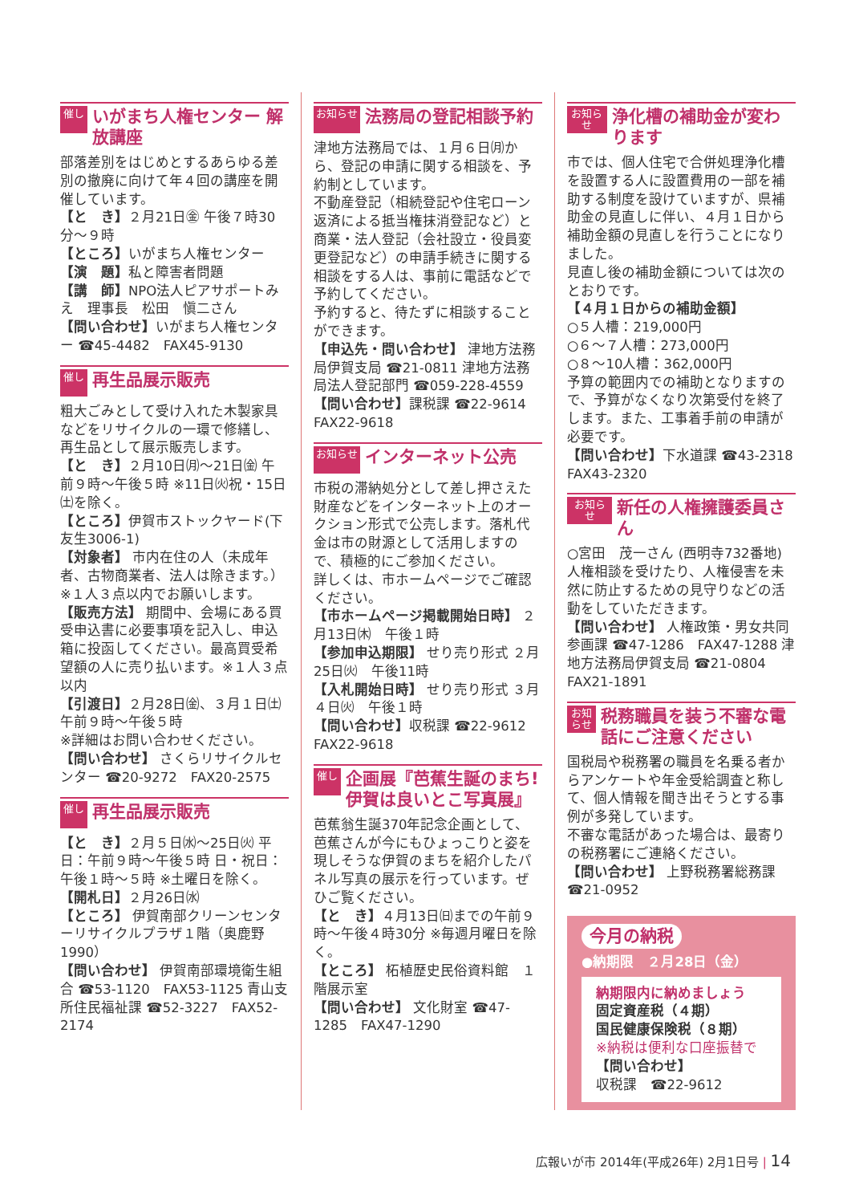催し いがまち人権センター 解放講座
部落差別をはじめとするあらゆる差別の撤廃に向けて年４回の講座を開催しています。
【と　き】２月21日㊎ 午後７時30分～９時
【ところ】いがまち人権センター
【演　題】私と障害者問題
【講　師】NPO法人ピアサポートみえ　理事長　松田　愼二さん
【問い合わせ】いがまち人権センター ☎45-4482　FAX45-9130
催し 再生品展示販売
粗大ごみとして受け入れた木製家具などをリサイクルの一環で修繕し、再生品として展示販売します。
【と　き】２月10日㈪～21日㈮ 午前９時～午後５時 ※11日㈫祝・15日㈯を除く。
【ところ】伊賀市ストックヤード(下友生3006-1)
【対象者】 市内在住の人（未成年者、古物商業者、法人は除きます。）※１人３点以内でお願いします。
【販売方法】 期間中、会場にある買受申込書に必要事項を記入し、申込箱に投函してください。最高買受希望額の人に売り払います。※１人３点以内
【引渡日】２月28日㈮、３月１日㈯ 午前９時～午後５時
※詳細はお問い合わせください。
【問い合わせ】 さくらリサイクルセンター ☎20-9272　FAX20-2575
催し 再生品展示販売
【と　き】２月５日㈬～25日㈫ 平日：午前９時～午後５時 日・祝日：午後１時～５時 ※土曜日を除く。
【開札日】２月26日㈬
【ところ】 伊賀南部クリーンセンターリサイクルプラザ１階（奥鹿野1990）
【問い合わせ】 伊賀南部環境衛生組合 ☎53-1120　FAX53-1125 青山支所住民福祉課 ☎52-3227　FAX52-2174
お知らせ 法務局の登記相談予約
津地方法務局では、１月６日㈪から、登記の申請に関する相談を、予約制としています。
不動産登記（相続登記や住宅ローン返済による抵当権抹消登記など）と商業・法人登記（会社設立・役員変更登記など）の申請手続きに関する相談をする人は、事前に電話などで予約してください。
予約すると、待たずに相談することができます。
【申込先・問い合わせ】 津地方法務局伊賀支局 ☎21-0811 津地方法務局法人登記部門 ☎059-228-4559
【問い合わせ】課税課 ☎22-9614　FAX22-9618
お知らせ インターネット公売
市税の滞納処分として差し押さえた財産などをインターネット上のオークション形式で公売します。落札代金は市の財源として活用しますので、積極的にご参加ください。
詳しくは、市ホームページでご確認ください。
【市ホームページ掲載開始日時】 ２月13日㈭　午後１時
【参加申込期限】 せり売り形式 ２月25日㈫　午後11時
【入札開始日時】 せり売り形式 ３月４日㈫　午後１時
【問い合わせ】収税課 ☎22-9612　FAX22-9618
催し 企画展『芭蕉生誕のまち! 伊賀は良いとこ写真展』
芭蕉翁生誕370年記念企画として、芭蕉さんが今にもひょっこりと姿を現しそうな伊賀のまちを紹介したパネル写真の展示を行っています。ぜひご覧ください。
【と　き】４月13日㈰までの午前９時～午後４時30分 ※毎週月曜日を除く。
【ところ】 柘植歴史民俗資料館　１階展示室
【問い合わせ】 文化財室 ☎47-1285　FAX47-1290
お知らせ 浄化槽の補助金が変わります
市では、個人住宅で合併処理浄化槽を設置する人に設置費用の一部を補助する制度を設けていますが、県補助金の見直しに伴い、４月１日から補助金額の見直しを行うことになりました。
見直し後の補助金額については次のとおりです。
【４月１日からの補助金額】
○５人槽：219,000円
○６～７人槽：273,000円
○８～10人槽：362,000円
予算の範囲内での補助となりますので、予算がなくなり次第受付を終了します。また、工事着手前の申請が必要です。
【問い合わせ】下水道課 ☎43-2318　FAX43-2320
お知らせ 新任の人権擁護委員さん
○宮田　茂一さん (西明寺732番地)
人権相談を受けたり、人権侵害を未然に防止するための見守りなどの活動をしていただきます。
【問い合わせ】 人権政策・男女共同参画課 ☎47-1286　FAX47-1288 津地方法務局伊賀支局 ☎21-0804　FAX21-1891
お知らせ 税務職員を装う不審な電話にご注意ください
国税局や税務署の職員を名乗る者からアンケートや年金受給調査と称して、個人情報を聞き出そうとする事例が多発しています。
不審な電話があった場合は、最寄りの税務署にご連絡ください。
【問い合わせ】 上野税務署総務課　☎21-0952
今月の納税
●納期限　２月28日（金）
納期限内に納めましょう
固定資産税（４期）
国民健康保険税（８期）
※納税は便利な口座振替で
【問い合わせ】
収税課　☎22-9612
広報いが市 2014年(平成26年) 2月1日号 | 14